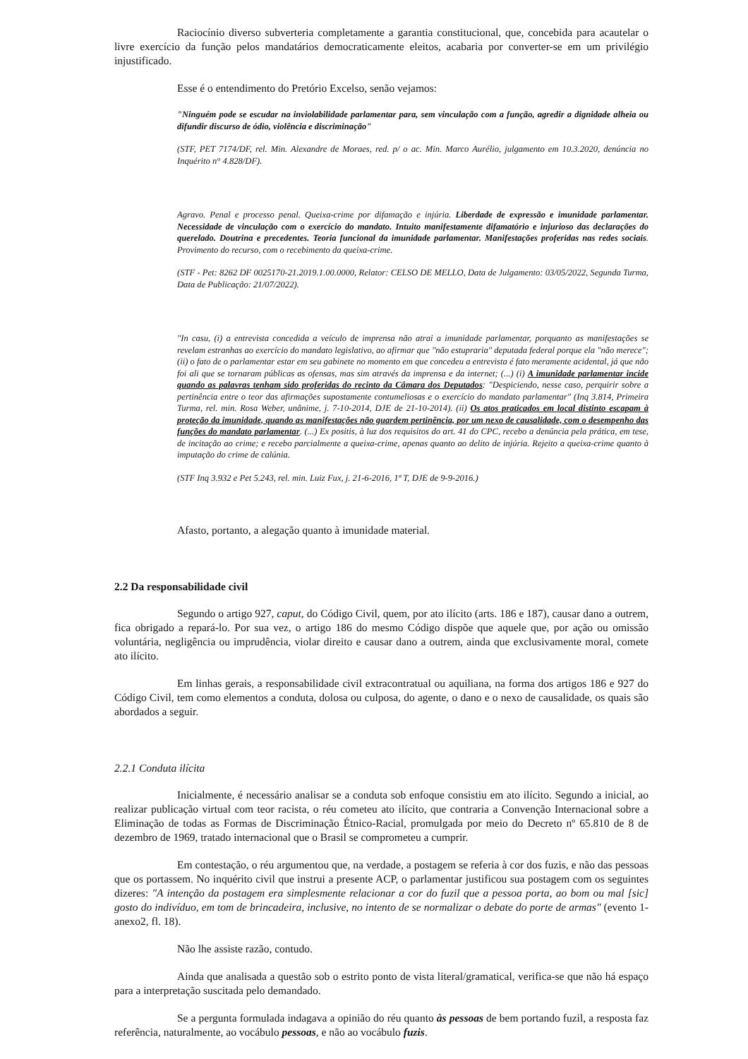Raciocínio diverso subverteria completamente a garantia constitucional, que, concebida para acautelar o livre exercício da função pelos mandatários democraticamente eleitos, acabaria por converter-se em um privilégio injustificado.
Esse é o entendimento do Pretório Excelso, senão vejamos:
"Ninguém pode se escudar na inviolabilidade parlamentar para, sem vinculação com a função, agredir a dignidade alheia ou difundir discurso de ódio, violência e discriminação"
(STF, PET 7174/DF, rel. Min. Alexandre de Moraes, red. p/ o ac. Min. Marco Aurélio, julgamento em 10.3.2020, denúncia no Inquérito n° 4.828/DF).
Agravo. Penal e processo penal. Queixa-crime por difamação e injúria. Liberdade de expressão e imunidade parlamentar. Necessidade de vinculação com o exercício do mandato. Intuito manifestamente difamatório e injurioso das declarações do querelado. Doutrina e precedentes. Teoria funcional da imunidade parlamentar. Manifestações proferidas nas redes sociais. Provimento do recurso, com o recebimento da queixa-crime.
(STF - Pet: 8262 DF 0025170-21.2019.1.00.0000, Relator: CELSO DE MELLO, Data de Julgamento: 03/05/2022, Segunda Turma, Data de Publicação: 21/07/2022).
"In casu, (i) a entrevista concedida a veículo de imprensa não atrai a imunidade parlamentar, porquanto as manifestações se revelam estranhas ao exercício do mandato legislativo, ao afirmar que "não estupraria" deputada federal porque ela "não merece"; (ii) o fato de o parlamentar estar em seu gabinete no momento em que concedeu a entrevista é fato meramente acidental, já que não foi ali que se tornaram públicas as ofensas, mas sim através da imprensa e da internet; (...) (i) A imunidade parlamentar incide quando as palavras tenham sido proferidas do recinto da Câmara dos Deputados: "Despiciendo, nesse caso, perquirir sobre a pertinência entre o teor das afirmações supostamente contumeliosas e o exercício do mandato parlamentar" (Inq 3.814, Primeira Turma, rel. min. Rosa Weber, unânime, j. 7-10-2014, DJE de 21-10-2014). (ii) Os atos praticados em local distinto escapam à proteção da imunidade, quando as manifestações não guardem pertinência, por um nexo de causalidade, com o desempenho das funções do mandato parlamentar. (...) Ex positis, à luz dos requisitos do art. 41 do CPC, recebo a denúncia pela prática, em tese, de incitação ao crime; e recebo parcialmente a queixa-crime, apenas quanto ao delito de injúria. Rejeito a queixa-crime quanto à imputação do crime de calúnia.
(STF Inq 3.932 e Pet 5.243, rel. min. Luiz Fux, j. 21-6-2016, 1ª T, DJE de 9-9-2016.)
Afasto, portanto, a alegação quanto à imunidade material.
2.2 Da responsabilidade civil
Segundo o artigo 927, caput, do Código Civil, quem, por ato ilícito (arts. 186 e 187), causar dano a outrem, fica obrigado a repará-lo. Por sua vez, o artigo 186 do mesmo Código dispõe que aquele que, por ação ou omissão voluntária, negligência ou imprudência, violar direito e causar dano a outrem, ainda que exclusivamente moral, comete ato ilícito.
Em linhas gerais, a responsabilidade civil extracontratual ou aquiliana, na forma dos artigos 186 e 927 do Código Civil, tem como elementos a conduta, dolosa ou culposa, do agente, o dano e o nexo de causalidade, os quais são abordados a seguir.
2.2.1 Conduta ilícita
Inicialmente, é necessário analisar se a conduta sob enfoque consistiu em ato ilícito. Segundo a inicial, ao realizar publicação virtual com teor racista, o réu cometeu ato ilícito, que contraria a Convenção Internacional sobre a Eliminação de todas as Formas de Discriminação Étnico-Racial, promulgada por meio do Decreto nº 65.810 de 8 de dezembro de 1969, tratado internacional que o Brasil se comprometeu a cumprir.
Em contestação, o réu argumentou que, na verdade, a postagem se referia à cor dos fuzis, e não das pessoas que os portassem. No inquérito civil que instrui a presente ACP, o parlamentar justificou sua postagem com os seguintes dizeres: "A intenção da postagem era simplesmente relacionar a cor do fuzil que a pessoa porta, ao bom ou mal [sic] gosto do indivíduo, em tom de brincadeira, inclusive, no intento de se normalizar o debate do porte de armas" (evento 1-anexo2, fl. 18).
Não lhe assiste razão, contudo.
Ainda que analisada a questão sob o estrito ponto de vista literal/gramatical, verifica-se que não há espaço para a interpretação suscitada pelo demandado.
Se a pergunta formulada indagava a opinião do réu quanto às pessoas de bem portando fuzil, a resposta faz referência, naturalmente, ao vocábulo pessoas, e não ao vocábulo fuzis.